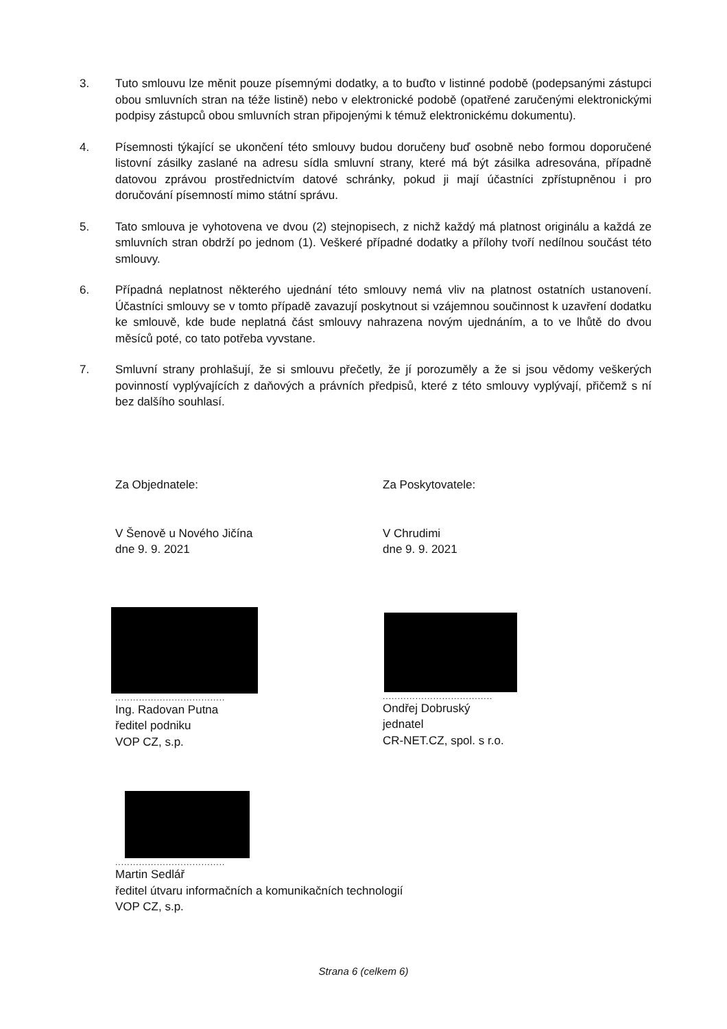3. Tuto smlouvu lze měnit pouze písemnými dodatky, a to buďto v listinné podobě (podepsanými zástupci obou smluvních stran na téže listině) nebo v elektronické podobě (opatřené zaručenými elektronickými podpisy zástupců obou smluvních stran připojenými k témuž elektronickému dokumentu).
4. Písemnosti týkající se ukončení této smlouvy budou doručeny buď osobně nebo formou doporučené listovní zásilky zaslané na adresu sídla smluvní strany, které má být zásilka adresována, případně datovou zprávou prostřednictvím datové schránky, pokud ji mají účastníci zpřístupněnou i pro doručování písemností mimo státní správu.
5. Tato smlouva je vyhotovena ve dvou (2) stejnopisech, z nichž každý má platnost originálu a každá ze smluvních stran obdrží po jednom (1). Veškeré případné dodatky a přílohy tvoří nedílnou součást této smlouvy.
6. Případná neplatnost některého ujednání této smlouvy nemá vliv na platnost ostatních ustanovení. Účastníci smlouvy se v tomto případě zavazují poskytnout si vzájemnou součinnost k uzavření dodatku ke smlouvě, kde bude neplatná část smlouvy nahrazena novým ujednáním, a to ve lhůtě do dvou měsíců poté, co tato potřeba vyvstane.
7. Smluvní strany prohlašují, že si smlouvu přečetly, že jí porozuměly a že si jsou vědomy veškerých povinností vyplývajících z daňových a právních předpisů, které z této smlouvy vyplývají, přičemž s ní bez dalšího souhlasí.
Za Objednatele:
V Šenově u Nového Jičína
dne 9. 9. 2021
.....................................
Ing. Radovan Putna
ředitel podniku
VOP CZ, s.p.
.....................................
Martin Sedlář
ředitel útvaru informačních a komunikačních technologií
VOP CZ, s.p.
Za Poskytovatele:
V Chrudimi
dne 9. 9. 2021
.....................................
Ondřej Dobruský
jednatel
CR-NET.CZ, spol. s r.o.
Strana 6 (celkem 6)